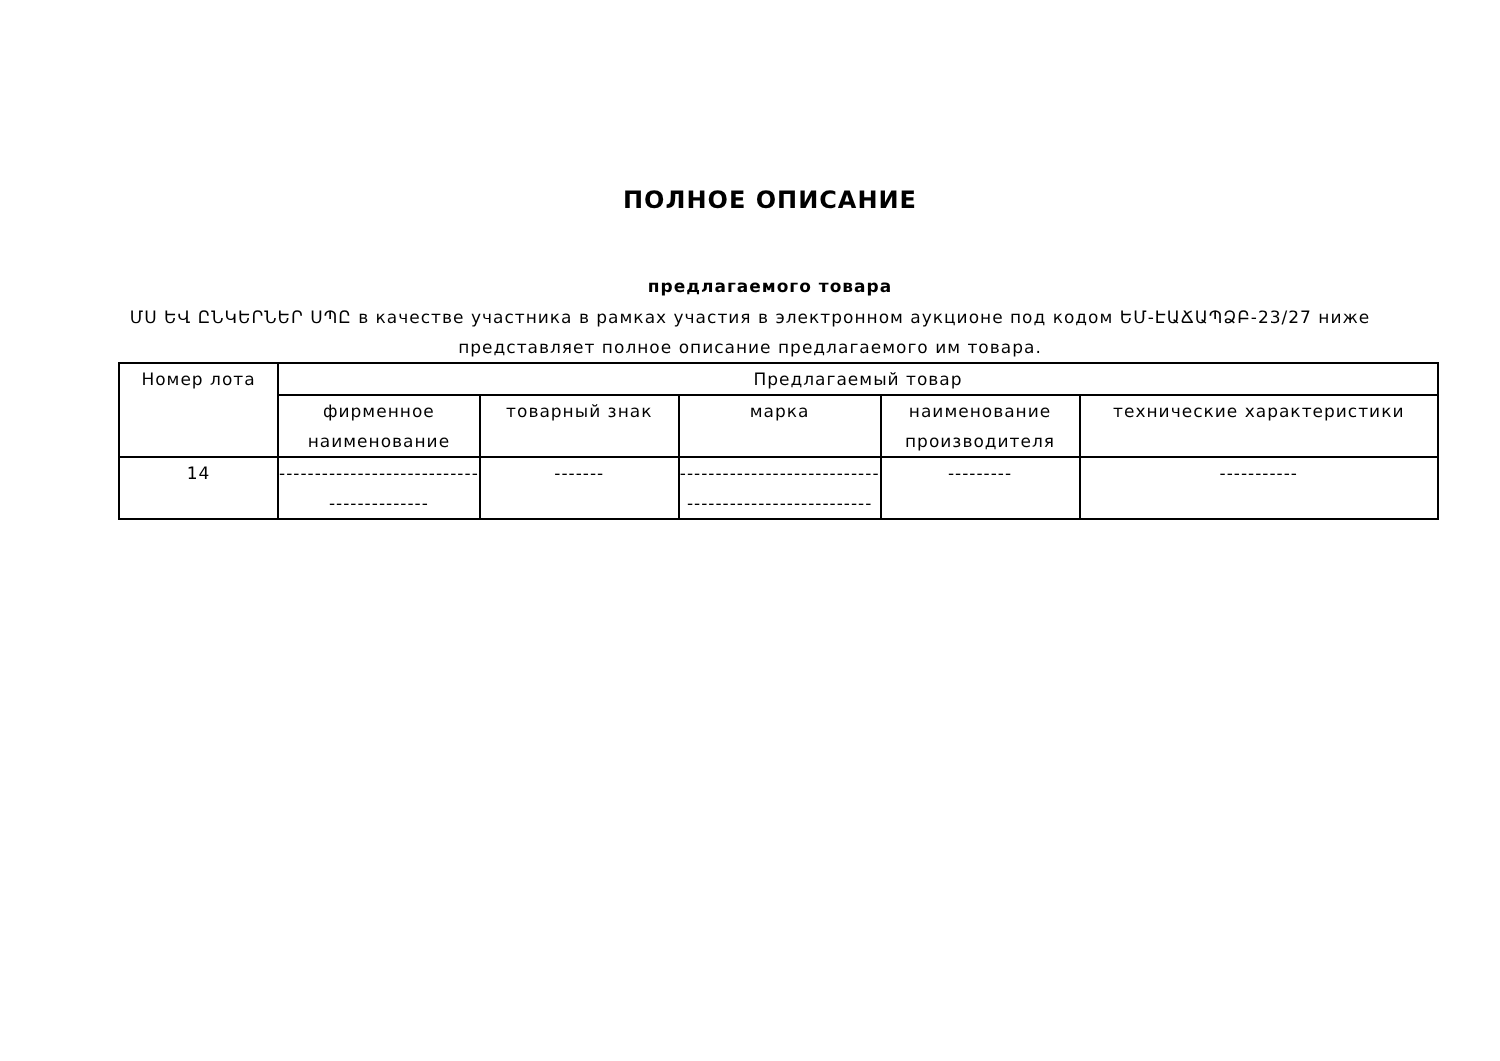ПОЛНОЕ ОПИСАНИЕ
предлагаемого товара
ՄՍ ԵՎ ԸՆԿԵՐՆԵՐ ՍՊԸ в качестве участника в рамках участия в электронном аукционе под кодом ԵՄ-ԷԱՃԱՊՁԲ-23/27 ниже представляет полное описание предлагаемого им товара.
| Номер лота | Предлагаемый товар | | | | |
| --- | --- | --- | --- | --- | --- |
| | фирменное наименование | товарный знак | марка | наименование производителя | технические характеристики |
| 14 | ---------------------------- -------------- | ------- | ---------------------------- -------------------------- | --------- | ----------- |